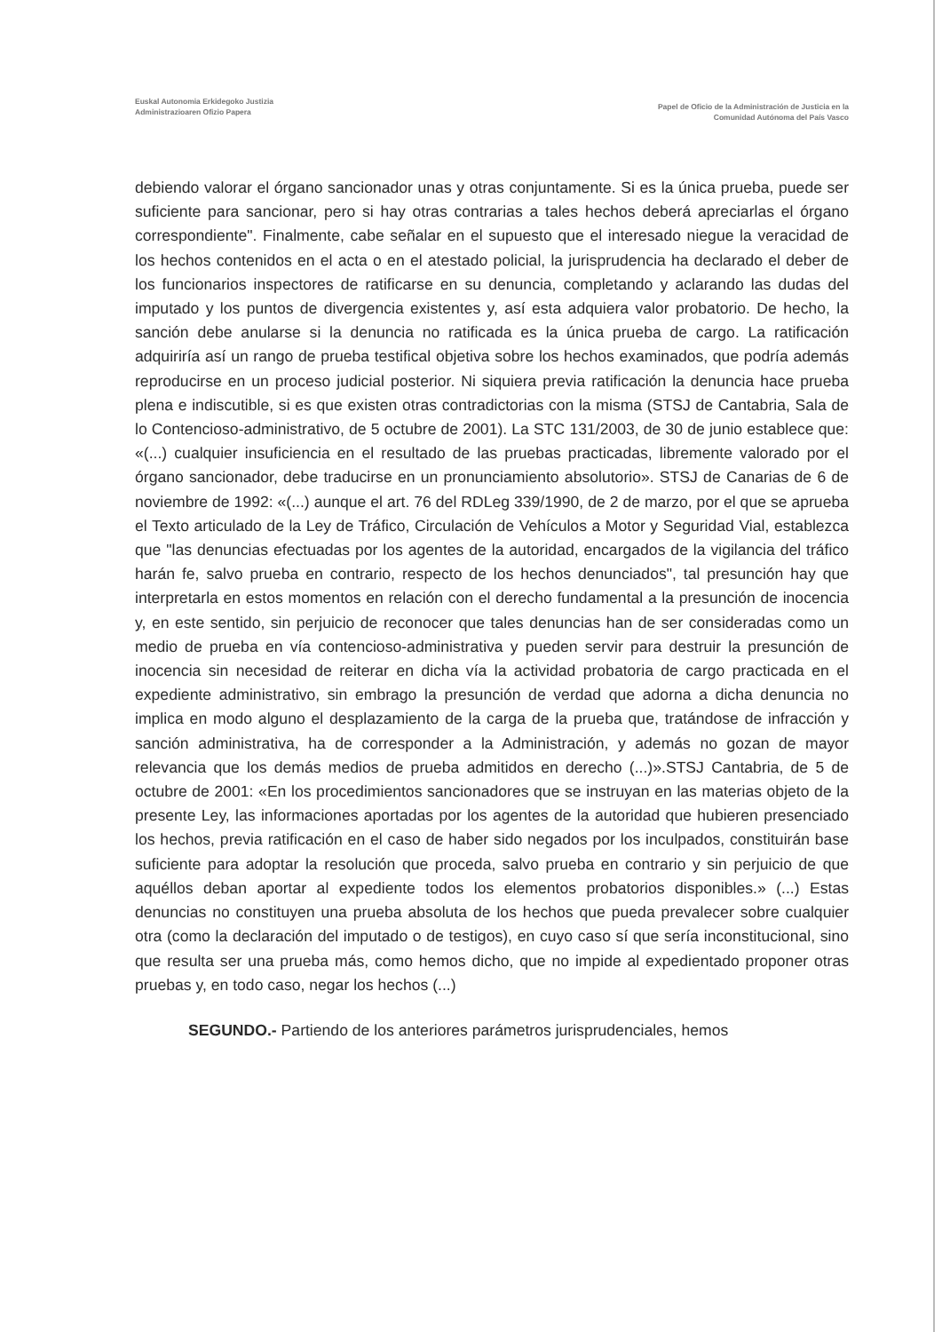Euskal Autonomia Erkidegoko Justizia
Administrazioaren Ofizio Papera
Papel de Oficio de la Administración de Justicia en la
Comunidad Autónoma del País Vasco
debiendo valorar el órgano sancionador unas y otras conjuntamente. Si es la única prueba, puede ser suficiente para sancionar, pero si hay otras contrarias a tales hechos deberá apreciarlas el órgano correspondiente". Finalmente, cabe señalar en el supuesto que el interesado niegue la veracidad de los hechos contenidos en el acta o en el atestado policial, la jurisprudencia ha declarado el deber de los funcionarios inspectores de ratificarse en su denuncia, completando y aclarando las dudas del imputado y los puntos de divergencia existentes y, así esta adquiera valor probatorio. De hecho, la sanción debe anularse si la denuncia no ratificada es la única prueba de cargo. La ratificación adquiriría así un rango de prueba testifical objetiva sobre los hechos examinados, que podría además reproducirse en un proceso judicial posterior. Ni siquiera previa ratificación la denuncia hace prueba plena e indiscutible, si es que existen otras contradictorias con la misma (STSJ de Cantabria, Sala de lo Contencioso-administrativo, de 5 octubre de 2001). La STC 131/2003, de 30 de junio establece que: «(...) cualquier insuficiencia en el resultado de las pruebas practicadas, libremente valorado por el órgano sancionador, debe traducirse en un pronunciamiento absolutorio». STSJ de Canarias de 6 de noviembre de 1992: «(...) aunque el art. 76 del RDLeg 339/1990, de 2 de marzo, por el que se aprueba el Texto articulado de la Ley de Tráfico, Circulación de Vehículos a Motor y Seguridad Vial, establezca que "las denuncias efectuadas por los agentes de la autoridad, encargados de la vigilancia del tráfico harán fe, salvo prueba en contrario, respecto de los hechos denunciados", tal presunción hay que interpretarla en estos momentos en relación con el derecho fundamental a la presunción de inocencia y, en este sentido, sin perjuicio de reconocer que tales denuncias han de ser consideradas como un medio de prueba en vía contencioso-administrativa y pueden servir para destruir la presunción de inocencia sin necesidad de reiterar en dicha vía la actividad probatoria de cargo practicada en el expediente administrativo, sin embrago la presunción de verdad que adorna a dicha denuncia no implica en modo alguno el desplazamiento de la carga de la prueba que, tratándose de infracción y sanción administrativa, ha de corresponder a la Administración, y además no gozan de mayor relevancia que los demás medios de prueba admitidos en derecho (...)».STSJ Cantabria, de 5 de octubre de 2001: «En los procedimientos sancionadores que se instruyan en las materias objeto de la presente Ley, las informaciones aportadas por los agentes de la autoridad que hubieren presenciado los hechos, previa ratificación en el caso de haber sido negados por los inculpados, constituirán base suficiente para adoptar la resolución que proceda, salvo prueba en contrario y sin perjuicio de que aquéllos deban aportar al expediente todos los elementos probatorios disponibles.» (...) Estas denuncias no constituyen una prueba absoluta de los hechos que pueda prevalecer sobre cualquier otra (como la declaración del imputado o de testigos), en cuyo caso sí que sería inconstitucional, sino que resulta ser una prueba más, como hemos dicho, que no impide al expedientado proponer otras pruebas y, en todo caso, negar los hechos (...)
SEGUNDO.- Partiendo de los anteriores parámetros jurisprudenciales, hemos